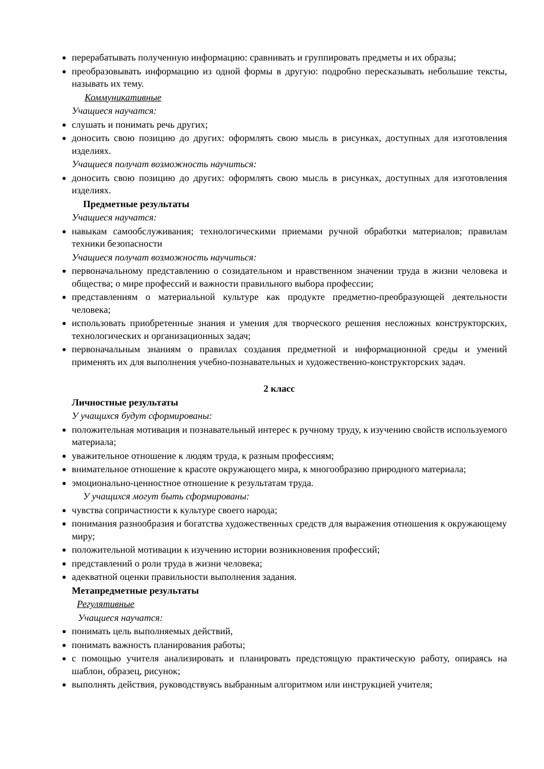перерабатывать полученную информацию: сравнивать и группировать предметы и их образы;
преобразовывать информацию из одной формы в другую: подробно пересказывать небольшие тексты, называть их тему.
Коммуникативные
Учащиеся научатся:
слушать и понимать речь других;
доносить свою позицию до других: оформлять свою мысль в рисунках, доступных для изготовления изделиях.
Учащиеся получат возможность научиться:
доносить свою позицию до других: оформлять свою мысль в рисунках, доступных для изготовления изделиях.
Предметные результаты
Учащиеся научатся:
навыкам самообслуживания; технологическими приемами ручной обработки материалов; правилам техники безопасности
Учащиеся получат возможность научиться:
первоначальному представлению о созидательном и нравственном значении труда в жизни человека и общества; о мире профессий и важности правильного выбора профессии;
представлениям о материальной культуре как продукте предметно-преобразующей деятельности человека;
использовать приобретенные знания и умения для творческого решения несложных конструкторских, технологических и организационных задач;
первоначальным знаниям о правилах создания предметной и информационной среды и умений применять их для выполнения учебно-познавательных и художественно-конструкторских задач.
2 класс
Личностные результаты
У учащихся будут сформированы:
положительная мотивация и познавательный интерес к ручному труду, к изучению свойств используемого материала;
уважительное отношение к людям труда, к разным профессиям;
внимательное отношение к красоте окружающего мира, к многообразию природного материала;
эмоционально-ценностное отношение к результатам труда.
У учащихся могут быть сформированы:
чувства сопричастности к культуре своего народа;
понимания разнообразия и богатства художественных средств для выражения отношения к окружающему миру;
положительной мотивации к изучению истории возникновения профессий;
представлений о роли труда в жизни человека;
адекватной оценки правильности выполнения задания.
Метапредметные результаты
Регулятивные
Учащиеся научатся:
понимать цель выполняемых действий,
понимать важность планирования работы;
с помощью учителя анализировать и планировать предстоящую практическую работу, опираясь на шаблон, образец, рисунок;
выполнять действия, руководствуясь выбранным алгоритмом или инструкцией учителя;